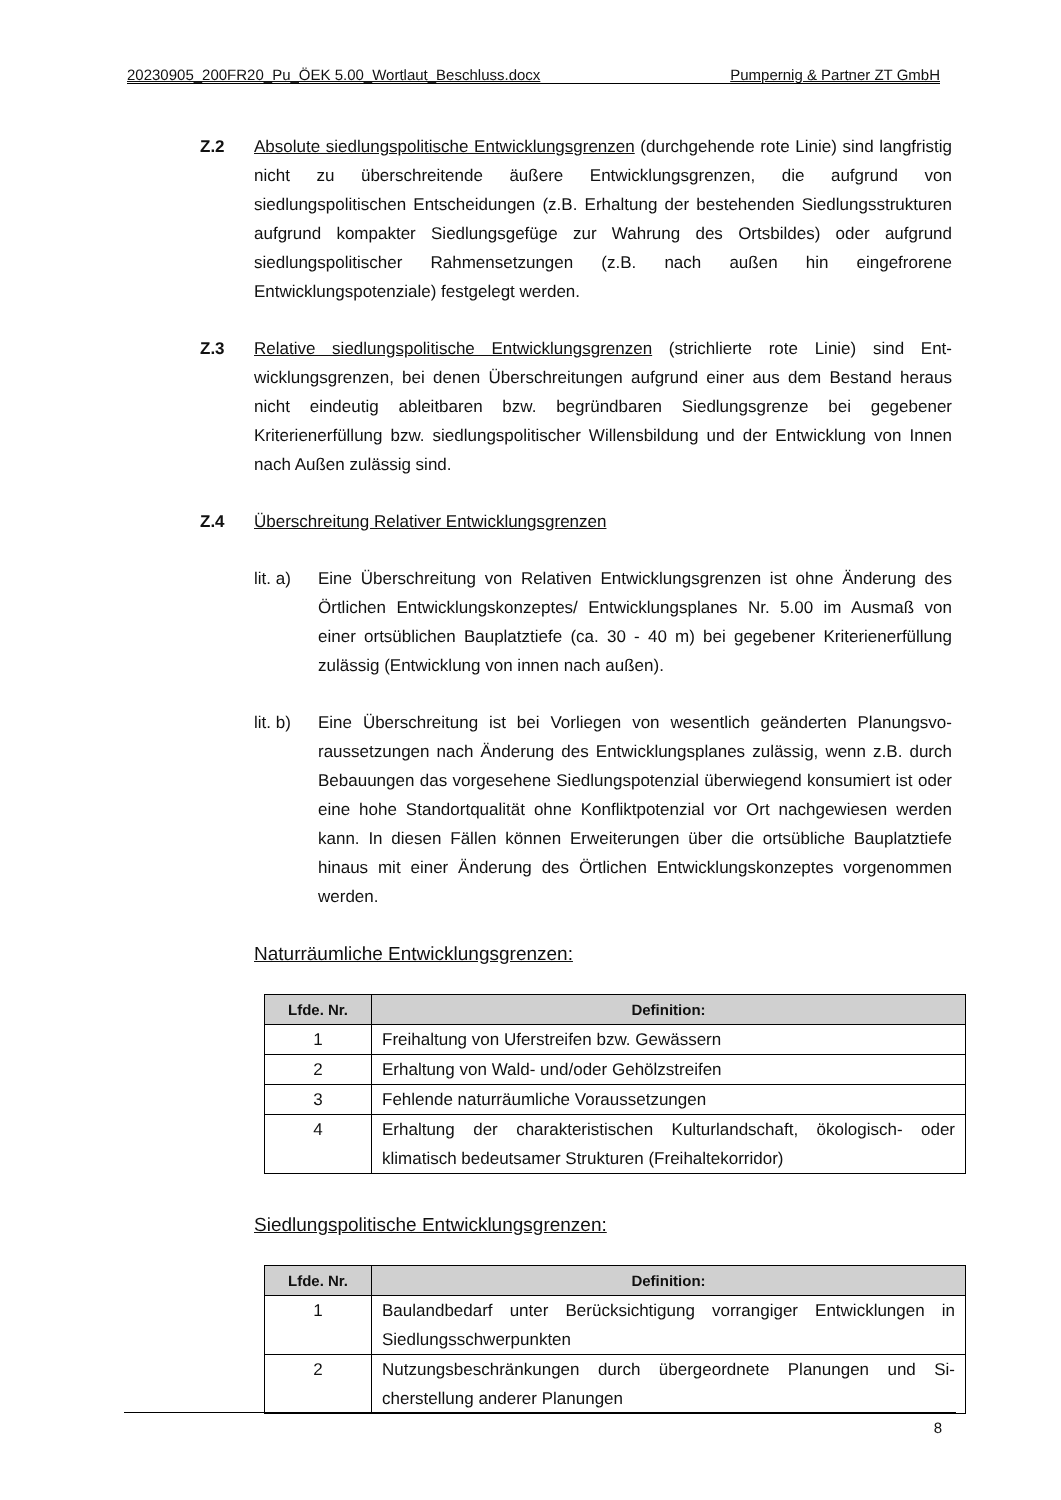20230905_200FR20_Pu_ÖEK 5.00_Wortlaut_Beschluss.docx Pumpernig & Partner ZT GmbH
Z.2 Absolute siedlungspolitische Entwicklungsgrenzen (durchgehende rote Linie) sind langfristig nicht zu überschreitende äußere Entwicklungsgrenzen, die aufgrund von siedlungspolitischen Entscheidungen (z.B. Erhaltung der bestehenden Siedlungs­strukturen aufgrund kompakter Siedlungsgefüge zur Wahrung des Ortsbildes) oder aufgrund siedlungspolitischer Rahmensetzungen (z.B. nach außen hin eingefrorene Entwicklungspotenziale) festgelegt werden.
Z.3 Relative siedlungspolitische Entwicklungsgrenzen (strichlierte rote Linie) sind Ent­wicklungsgrenzen, bei denen Überschreitungen aufgrund einer aus dem Bestand her­aus nicht eindeutig ableitbaren bzw. begründbaren Siedlungsgrenze bei gegebener Kriterienerfüllung bzw. siedlungspolitischer Willensbildung und der Entwicklung von Innen nach Außen zulässig sind.
Z.4 Überschreitung Relativer Entwicklungsgrenzen
lit. a)
Eine Überschreitung von Relativen Entwicklungsgrenzen ist ohne Änderung des Örtlichen Entwicklungskonzeptes/ Entwicklungsplanes Nr. 5.00 im Aus­maß von einer ortsüblichen Bauplatztiefe (ca. 30 - 40 m) bei gegebener Kriterienerfüllung zulässig (Entwicklung von innen nach außen).
lit. b)
Eine Überschreitung ist bei Vorliegen von wesentlich geänderten Planungsvo­raussetzungen nach Änderung des Entwicklungsplanes zulässig, wenn z.B. durch Bebauungen das vorgesehene Siedlungspotenzial überwiegend konsu­miert ist oder eine hohe Standortqualität ohne Konfliktpotenzial vor Ort nach­gewiesen werden kann. In diesen Fällen können Erweiterungen über die orts­übliche Bauplatztiefe hinaus mit einer Änderung des Örtlichen Entwicklungs­konzeptes vorgenommen werden.
Naturräumliche Entwicklungsgrenzen:
| Lfde. Nr. | Definition: |
| --- | --- |
| 1 | Freihaltung von Uferstreifen bzw. Gewässern |
| 2 | Erhaltung von Wald- und/oder Gehölzstreifen |
| 3 | Fehlende naturräumliche Voraussetzungen |
| 4 | Erhaltung der charakteristischen Kulturlandschaft, ökologisch- oder klimatisch bedeutsamer Strukturen (Freihaltekorridor) |
Siedlungspolitische Entwicklungsgrenzen:
| Lfde. Nr. | Definition: |
| --- | --- |
| 1 | Baulandbedarf unter Berücksichtigung vorrangiger Entwicklungen in Siedlungsschwerpunkten |
| 2 | Nutzungsbeschränkungen durch übergeordnete Planungen und Si­cherstellung anderer Planungen |
8